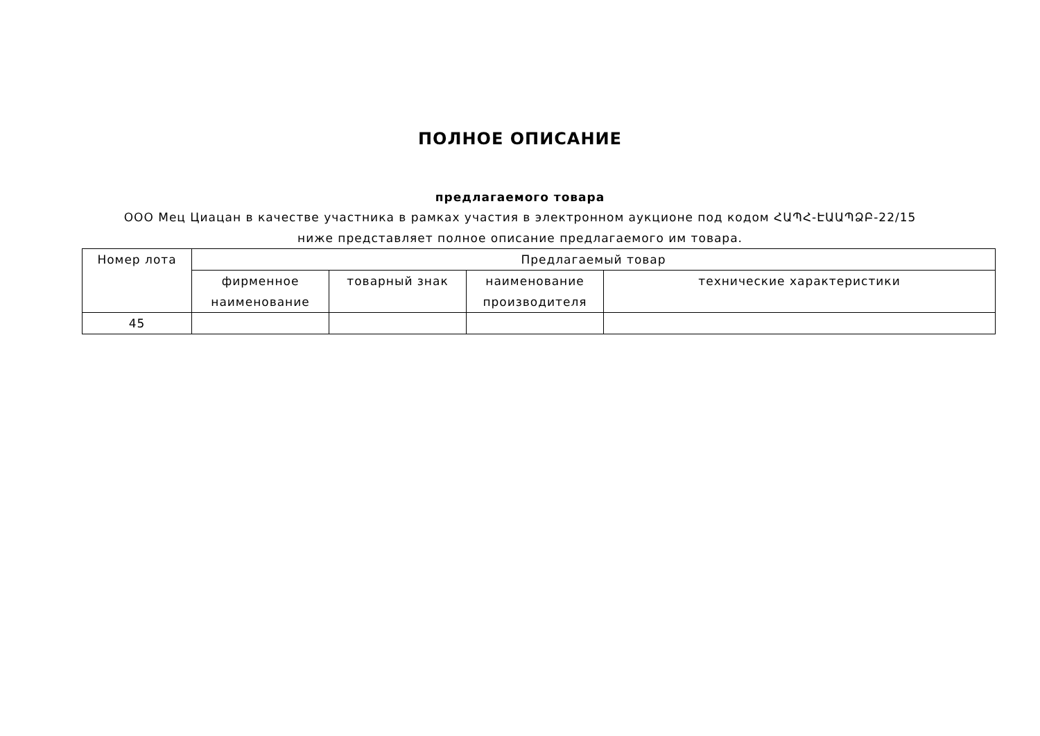ПОЛНОЕ ОПИСАНИЕ
предлагаемого товара
ООО Мец Циацан в качестве участника в рамках участия в электронном аукционе под кодом ՀԱՊՀ-ԷԱԱՊՁԲ-22/15 ниже представляет полное описание предлагаемого им товара.
| Номер лота | Предлагаемый товар | | | |
| --- | --- | --- | --- | --- |
| | фирменное наименование | товарный знак | наименование производителя | технические характеристики |
| 45 | | | | |